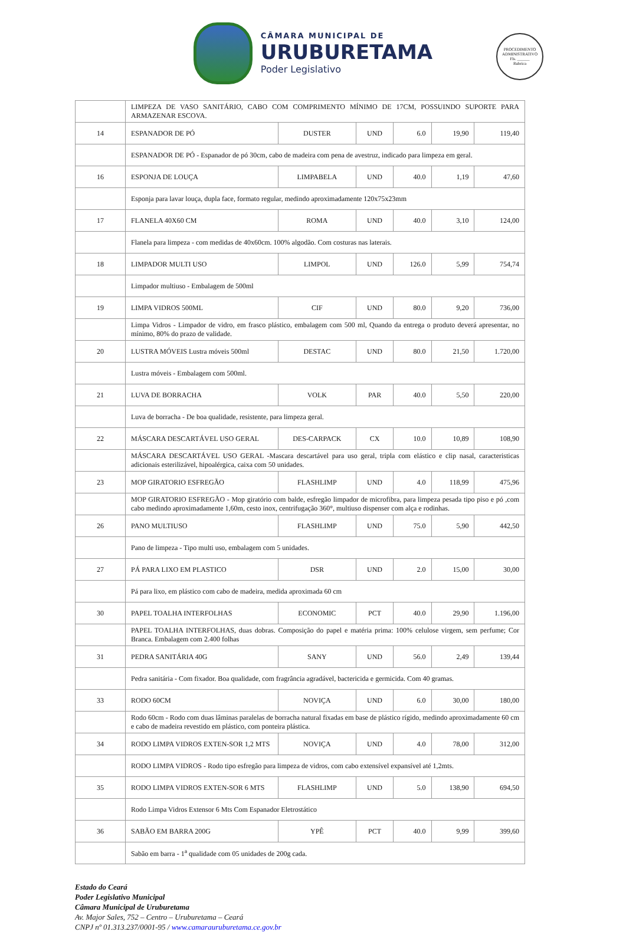CÂMARA MUNICIPAL DE
URUBURETAMA
Poder Legislativo
PROCEDIMENTO ADMINISTRATIVO
Fls. ______
Rubrica
| | LIMPEZA DE VASO SANITÁRIO, CABO COM COMPRIMENTO MÍNIMO DE 17CM, POSSUINDO SUPORTE PARA ARMAZENAR ESCOVA. | | | | | |
| 14 | ESPANADOR DE PÓ | DUSTER | UND | 6.0 | 19,90 | 119,40 |
| | ESPANADOR DE PÓ - Espanador de pó 30cm, cabo de madeira com pena de avestruz, indicado para limpeza em geral. | | | | | |
| 16 | ESPONJA DE LOUÇA | LIMPABELA | UND | 40.0 | 1,19 | 47,60 |
| | Esponja para lavar louça, dupla face, formato regular, medindo aproximadamente 120x75x23mm | | | | | |
| 17 | FLANELA 40X60 CM | ROMA | UND | 40.0 | 3,10 | 124,00 |
| | Flanela para limpeza - com medidas de 40x60cm. 100% algodão. Com costuras nas laterais. | | | | | |
| 18 | LIMPADOR MULTI USO | LIMPOL | UND | 126.0 | 5,99 | 754,74 |
| | Limpador multiuso - Embalagem de 500ml | | | | | |
| 19 | LIMPA VIDROS 500ML | CIF | UND | 80.0 | 9,20 | 736,00 |
| | Limpa Vidros - Limpador de vidro, em frasco plástico, embalagem com 500 ml, Quando da entrega o produto deverá apresentar, no mínimo, 80% do prazo de validade. | | | | | |
| 20 | LUSTRA MÓVEIS Lustra móveis 500ml | DESTAC | UND | 80.0 | 21,50 | 1.720,00 |
| | Lustra móveis - Embalagem com 500ml. | | | | | |
| 21 | LUVA DE BORRACHA | VOLK | PAR | 40.0 | 5,50 | 220,00 |
| | Luva de borracha - De boa qualidade, resistente, para limpeza geral. | | | | | |
| 22 | MÁSCARA DESCARTÁVEL USO GERAL | DES-CARPACK | CX | 10.0 | 10,89 | 108,90 |
| | MÁSCARA DESCARTÁVEL USO GERAL -Mascara descartável para uso geral, tripla com elástico e clip nasal, caracteristicas adicionais esterilizável, hipoalérgica, caixa com 50 unidades. | | | | | |
| 23 | MOP GIRATORIO ESFREGÃO | FLASHLIMP | UND | 4.0 | 118,99 | 475,96 |
| | MOP GIRATORIO ESFREGÃO - Mop giratório com balde, esfregão limpador de microfibra, para limpeza pesada tipo piso e pó ,com cabo medindo aproximadamente 1,60m, cesto inox, centrifugação 360°, multiuso dispenser com alça e rodinhas. | | | | | |
| 26 | PANO MULTIUSO | FLASHLIMP | UND | 75.0 | 5,90 | 442,50 |
| | Pano de limpeza - Tipo multi uso, embalagem com 5 unidades. | | | | | |
| 27 | PÁ PARA LIXO EM PLASTICO | DSR | UND | 2.0 | 15,00 | 30,00 |
| | Pá para lixo, em plástico com cabo de madeira, medida aproximada 60 cm | | | | | |
| 30 | PAPEL TOALHA INTERFOLHAS | ECONOMIC | PCT | 40.0 | 29,90 | 1.196,00 |
| | PAPEL TOALHA INTERFOLHAS, duas dobras. Composição do papel e matéria prima: 100% celulose virgem, sem perfume; Cor Branca. Embalagem com 2.400 folhas | | | | | |
| 31 | PEDRA SANITÁRIA 40G | SANY | UND | 56.0 | 2,49 | 139,44 |
| | Pedra sanitária - Com fixador. Boa qualidade, com fragrância agradável, bactericida e germicida. Com 40 gramas. | | | | | |
| 33 | RODO 60CM | NOVIÇA | UND | 6.0 | 30,00 | 180,00 |
| | Rodo 60cm - Rodo com duas lâminas paralelas de borracha natural fixadas em base de plástico rígido, medindo aproximadamente 60 cm e cabo de madeira revestido em plástico, com ponteira plástica. | | | | | |
| 34 | RODO LIMPA VIDROS EXTEN-SOR 1,2 MTS | NOVIÇA | UND | 4.0 | 78,00 | 312,00 |
| | RODO LIMPA VIDROS - Rodo tipo esfregão para limpeza de vidros, com cabo extensível expansível até 1,2mts. | | | | | |
| 35 | RODO LIMPA VIDROS EXTEN-SOR 6 MTS | FLASHLIMP | UND | 5.0 | 138,90 | 694,50 |
| | Rodo Limpa Vidros Extensor 6 Mts Com Espanador Eletrostático | | | | | |
| 36 | SABÃO EM BARRA 200G | YPÊ | PCT | 40.0 | 9,99 | 399,60 |
| | Sabão em barra - 1<sup>a</sup> qualidade com 05 unidades de 200g cada. | | | | | |
Estado do Ceará
Poder Legislativo Municipal
Câmara Municipal de Uruburetama
Av. Major Sales, 752 – Centro – Uruburetama – Ceará
CNPJ nº 01.313.237/0001-95 / www.camarauruburetama.ce.gov.br